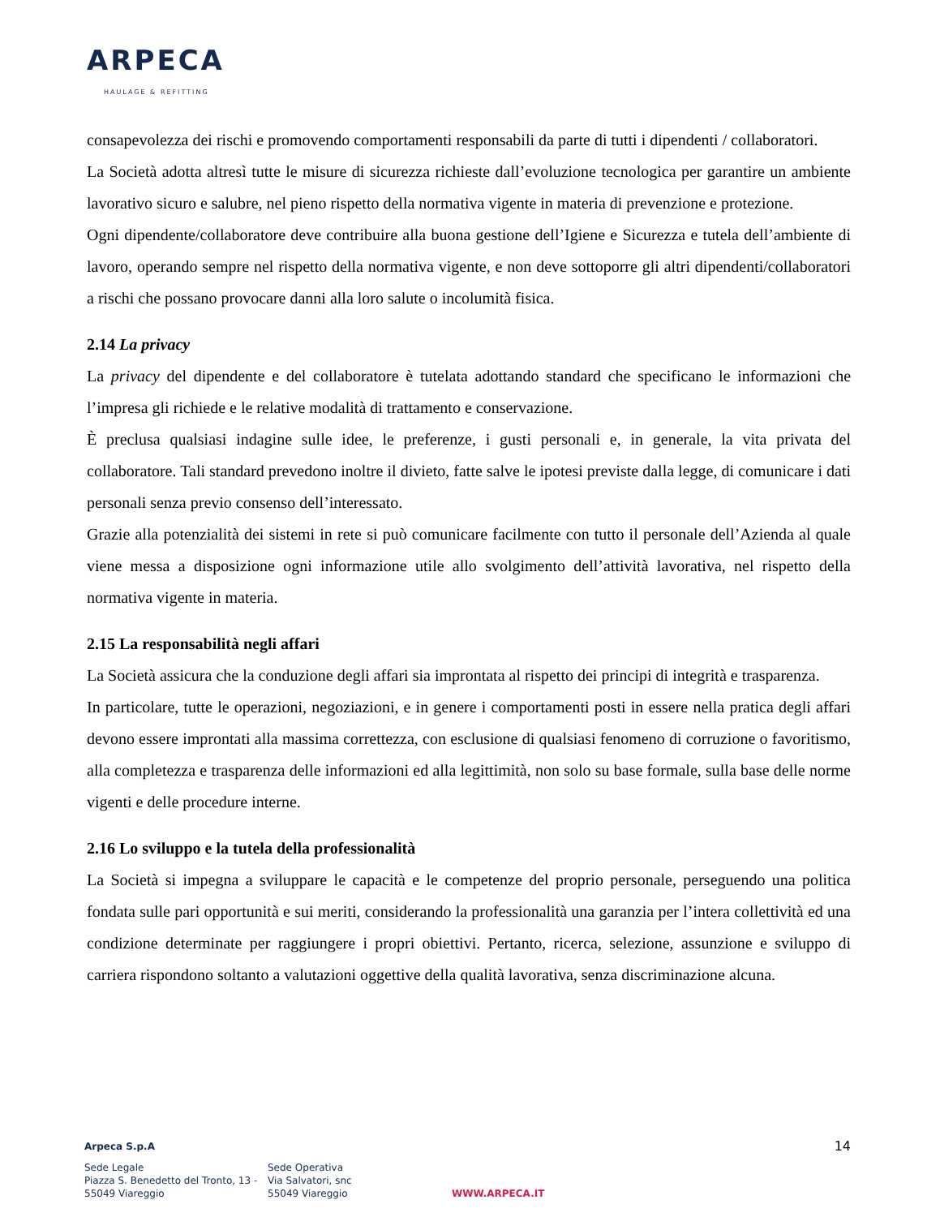ARPECA
HAULAGE & REFITTING
consapevolezza dei rischi e promovendo comportamenti responsabili da parte di tutti i dipendenti / collaboratori.
La Società adotta altresì tutte le misure di sicurezza richieste dall’evoluzione tecnologica per garantire un ambiente lavorativo sicuro e salubre, nel pieno rispetto della normativa vigente in materia di prevenzione e protezione.
Ogni dipendente/collaboratore deve contribuire alla buona gestione dell’Igiene e Sicurezza e tutela dell’ambiente di lavoro, operando sempre nel rispetto della normativa vigente, e non deve sottoporre gli altri dipendenti/collaboratori a rischi che possano provocare danni alla loro salute o incolumità fisica.
2.14 La privacy
La privacy del dipendente e del collaboratore è tutelata adottando standard che specificano le informazioni che l’impresa gli richiede e le relative modalità di trattamento e conservazione.
È preclusa qualsiasi indagine sulle idee, le preferenze, i gusti personali e, in generale, la vita privata del collaboratore. Tali standard prevedono inoltre il divieto, fatte salve le ipotesi previste dalla legge, di comunicare i dati personali senza previo consenso dell’interessato.
Grazie alla potenzialità dei sistemi in rete si può comunicare facilmente con tutto il personale dell’Azienda al quale viene messa a disposizione ogni informazione utile allo svolgimento dell’attività lavorativa, nel rispetto della normativa vigente in materia.
2.15 La responsabilità negli affari
La Società assicura che la conduzione degli affari sia improntata al rispetto dei principi di integrità e trasparenza.
In particolare, tutte le operazioni, negoziazioni, e in genere i comportamenti posti in essere nella pratica degli affari devono essere improntati alla massima correttezza, con esclusione di qualsiasi fenomeno di corruzione o favoritismo, alla completezza e trasparenza delle informazioni ed alla legittimità, non solo su base formale, sulla base delle norme vigenti e delle procedure interne.
2.16 Lo sviluppo e la tutela della professionalità
La Società si impegna a sviluppare le capacità e le competenze del proprio personale, perseguendo una politica fondata sulle pari opportunità e sui meriti, considerando la professionalità una garanzia per l’intera collettività ed una condizione determinate per raggiungere i propri obiettivi. Pertanto, ricerca, selezione, assunzione e sviluppo di carriera rispondono soltanto a valutazioni oggettive della qualità lavorativa, senza discriminazione alcuna.
14
Arpeca S.p.A
Sede Legale
Piazza S. Benedetto del Tronto, 13 -
55049 Viareggio
Sede Operativa
Via Salvatori, snc
55049 Viareggio
WWW.ARPECA.IT